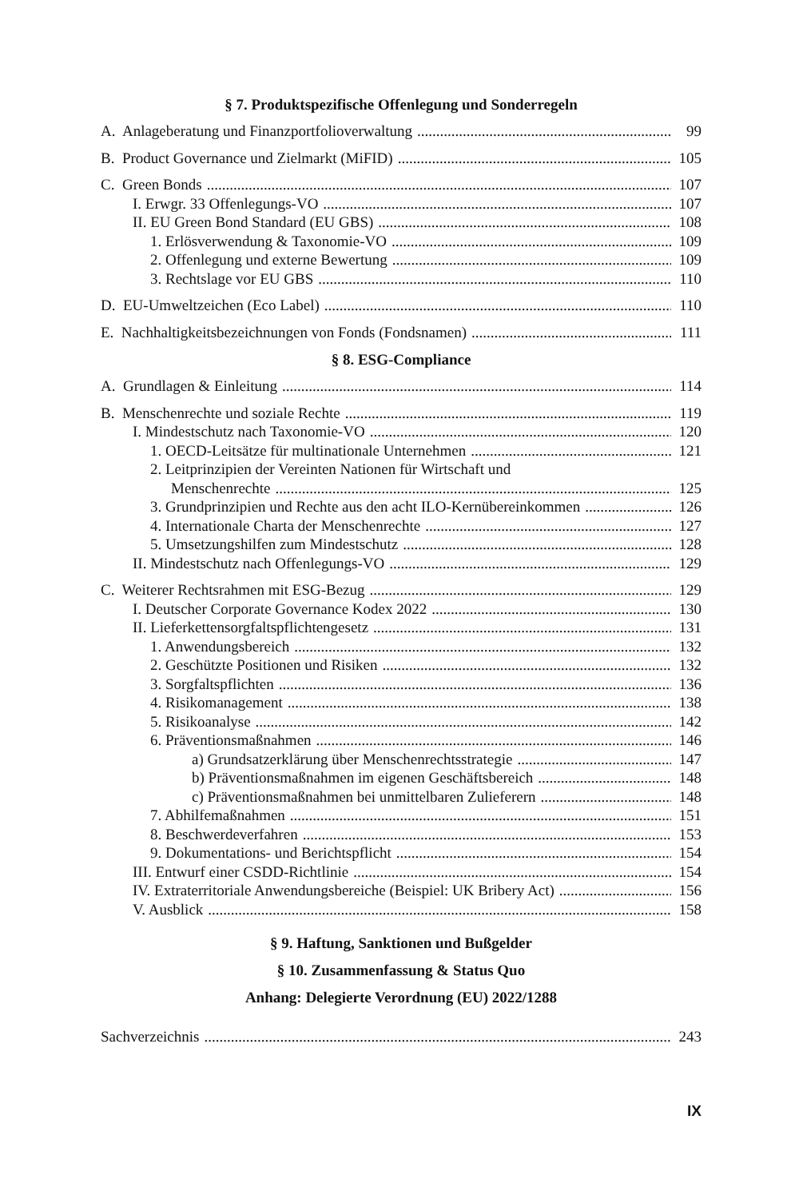§ 7. Produktspezifische Offenlegung und Sonderregeln
A. Anlageberatung und Finanzportfolioverwaltung 99
B. Product Governance und Zielmarkt (MiFID) 105
C. Green Bonds 107
I. Erwgr. 33 Offenlegungs-VO 107
II. EU Green Bond Standard (EU GBS) 108
1. Erlösverwendung & Taxonomie-VO 109
2. Offenlegung und externe Bewertung 109
3. Rechtslage vor EU GBS 110
D. EU-Umweltzeichen (Eco Label) 110
E. Nachhaltigkeitsbezeichnungen von Fonds (Fondsnamen) 111
§ 8. ESG-Compliance
A. Grundlagen & Einleitung 114
B. Menschenrechte und soziale Rechte 119
I. Mindestschutz nach Taxonomie-VO 120
1. OECD-Leitsätze für multinationale Unternehmen 121
2. Leitprinzipien der Vereinten Nationen für Wirtschaft und
Menschenrechte 125
3. Grundprinzipien und Rechte aus den acht ILO-Kernübereinkommen 126
4. Internationale Charta der Menschenrechte 127
5. Umsetzungshilfen zum Mindestschutz 128
II. Mindestschutz nach Offenlegungs-VO 129
C. Weiterer Rechtsrahmen mit ESG-Bezug 129
I. Deutscher Corporate Governance Kodex 2022 130
II. Lieferkettensorgfaltspflichtengesetz 131
1. Anwendungsbereich 132
2. Geschützte Positionen und Risiken 132
3. Sorgfaltspflichten 136
4. Risikomanagement 138
5. Risikoanalyse 142
6. Präventionsmaßnahmen 146
a) Grundsatzerklärung über Menschenrechtsstrategie 147
b) Präventionsmaßnahmen im eigenen Geschäftsbereich 148
c) Präventionsmaßnahmen bei unmittelbaren Zulieferern 148
7. Abhilfemaßnahmen 151
8. Beschwerdeverfahren 153
9. Dokumentations- und Berichtspflicht 154
III. Entwurf einer CSDD-Richtlinie 154
IV. Extraterritoriale Anwendungsbereiche (Beispiel: UK Bribery Act) 156
V. Ausblick 158
§ 9. Haftung, Sanktionen und Bußgelder
§ 10. Zusammenfassung & Status Quo
Anhang: Delegierte Verordnung (EU) 2022/1288
Sachverzeichnis 243
IX